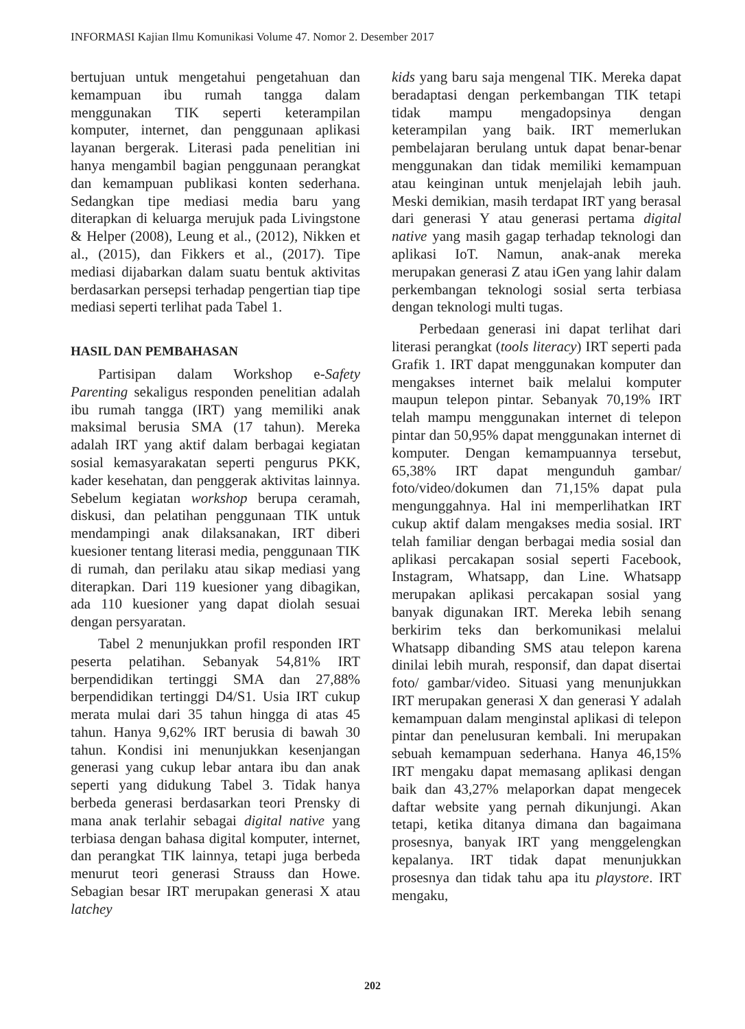INFORMASI Kajian Ilmu Komunikasi Volume 47. Nomor 2. Desember 2017
bertujuan untuk mengetahui pengetahuan dan kemampuan ibu rumah tangga dalam menggunakan TIK seperti keterampilan komputer, internet, dan penggunaan aplikasi layanan bergerak. Literasi pada penelitian ini hanya mengambil bagian penggunaan perangkat dan kemampuan publikasi konten sederhana. Sedangkan tipe mediasi media baru yang diterapkan di keluarga merujuk pada Livingstone & Helper (2008), Leung et al., (2012), Nikken et al., (2015), dan Fikkers et al., (2017). Tipe mediasi dijabarkan dalam suatu bentuk aktivitas berdasarkan persepsi terhadap pengertian tiap tipe mediasi seperti terlihat pada Tabel 1.
HASIL DAN PEMBAHASAN
Partisipan dalam Workshop e-Safety Parenting sekaligus responden penelitian adalah ibu rumah tangga (IRT) yang memiliki anak maksimal berusia SMA (17 tahun). Mereka adalah IRT yang aktif dalam berbagai kegiatan sosial kemasyarakatan seperti pengurus PKK, kader kesehatan, dan penggerak aktivitas lainnya. Sebelum kegiatan workshop berupa ceramah, diskusi, dan pelatihan penggunaan TIK untuk mendampingi anak dilaksanakan, IRT diberi kuesioner tentang literasi media, penggunaan TIK di rumah, dan perilaku atau sikap mediasi yang diterapkan. Dari 119 kuesioner yang dibagikan, ada 110 kuesioner yang dapat diolah sesuai dengan persyaratan.
Tabel 2 menunjukkan profil responden IRT peserta pelatihan. Sebanyak 54,81% IRT berpendidikan tertinggi SMA dan 27,88% berpendidikan tertinggi D4/S1. Usia IRT cukup merata mulai dari 35 tahun hingga di atas 45 tahun. Hanya 9,62% IRT berusia di bawah 30 tahun. Kondisi ini menunjukkan kesenjangan generasi yang cukup lebar antara ibu dan anak seperti yang didukung Tabel 3. Tidak hanya berbeda generasi berdasarkan teori Prensky di mana anak terlahir sebagai digital native yang terbiasa dengan bahasa digital komputer, internet, dan perangkat TIK lainnya, tetapi juga berbeda menurut teori generasi Strauss dan Howe. Sebagian besar IRT merupakan generasi X atau latchey
kids yang baru saja mengenal TIK. Mereka dapat beradaptasi dengan perkembangan TIK tetapi tidak mampu mengadopsinya dengan keterampilan yang baik. IRT memerlukan pembelajaran berulang untuk dapat benar-benar menggunakan dan tidak memiliki kemampuan atau keinginan untuk menjelajah lebih jauh. Meski demikian, masih terdapat IRT yang berasal dari generasi Y atau generasi pertama digital native yang masih gagap terhadap teknologi dan aplikasi IoT. Namun, anak-anak mereka merupakan generasi Z atau iGen yang lahir dalam perkembangan teknologi sosial serta terbiasa dengan teknologi multi tugas.
Perbedaan generasi ini dapat terlihat dari literasi perangkat (tools literacy) IRT seperti pada Grafik 1. IRT dapat menggunakan komputer dan mengakses internet baik melalui komputer maupun telepon pintar. Sebanyak 70,19% IRT telah mampu menggunakan internet di telepon pintar dan 50,95% dapat menggunakan internet di komputer. Dengan kemampuannya tersebut, 65,38% IRT dapat mengunduh gambar/ foto/video/dokumen dan 71,15% dapat pula mengunggahnya. Hal ini memperlihatkan IRT cukup aktif dalam mengakses media sosial. IRT telah familiar dengan berbagai media sosial dan aplikasi percakapan sosial seperti Facebook, Instagram, Whatsapp, dan Line. Whatsapp merupakan aplikasi percakapan sosial yang banyak digunakan IRT. Mereka lebih senang berkirim teks dan berkomunikasi melalui Whatsapp dibanding SMS atau telepon karena dinilai lebih murah, responsif, dan dapat disertai foto/ gambar/video. Situasi yang menunjukkan IRT merupakan generasi X dan generasi Y adalah kemampuan dalam menginstal aplikasi di telepon pintar dan penelusuran kembali. Ini merupakan sebuah kemampuan sederhana. Hanya 46,15% IRT mengaku dapat memasang aplikasi dengan baik dan 43,27% melaporkan dapat mengecek daftar website yang pernah dikunjungi. Akan tetapi, ketika ditanya dimana dan bagaimana prosesnya, banyak IRT yang menggelengkan kepalanya. IRT tidak dapat menunjukkan prosesnya dan tidak tahu apa itu playstore. IRT mengaku,
202